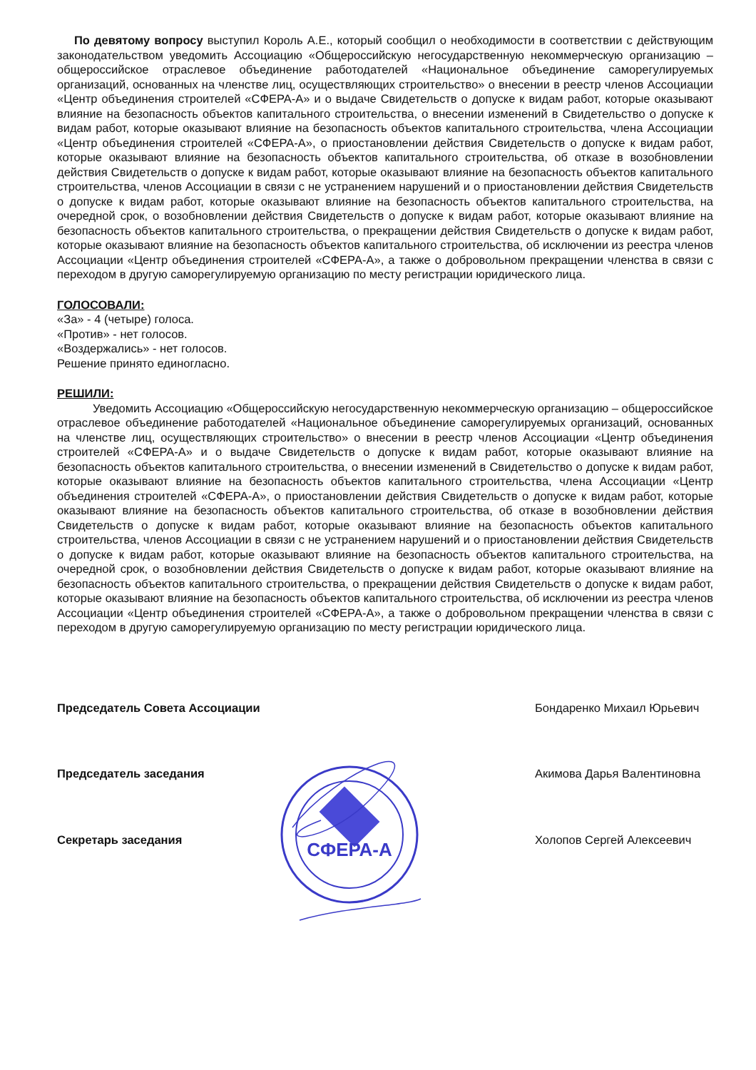По девятому вопросу выступил Король А.Е., который сообщил о необходимости в соответствии с действующим законодательством уведомить Ассоциацию «Общероссийскую негосударственную некоммерческую организацию – общероссийское отраслевое объединение работодателей «Национальное объединение саморегулируемых организаций, основанных на членстве лиц, осуществляющих строительство» о внесении в реестр членов Ассоциации «Центр объединения строителей «СФЕРА-А» и о выдаче Свидетельств о допуске к видам работ, которые оказывают влияние на безопасность объектов капитального строительства, о внесении изменений в Свидетельство о допуске к видам работ, которые оказывают влияние на безопасность объектов капитального строительства, члена Ассоциации «Центр объединения строителей «СФЕРА-А», о приостановлении действия Свидетельств о допуске к видам работ, которые оказывают влияние на безопасность объектов капитального строительства, об отказе в возобновлении действия Свидетельств о допуске к видам работ, которые оказывают влияние на безопасность объектов капитального строительства, членов Ассоциации в связи с не устранением нарушений и о приостановлении действия Свидетельств о допуске к видам работ, которые оказывают влияние на безопасность объектов капитального строительства, на очередной срок, о возобновлении действия Свидетельств о допуске к видам работ, которые оказывают влияние на безопасность объектов капитального строительства, о прекращении действия Свидетельств о допуске к видам работ, которые оказывают влияние на безопасность объектов капитального строительства, об исключении из реестра членов Ассоциации «Центр объединения строителей «СФЕРА-А», а также о добровольном прекращении членства в связи с переходом в другую саморегулируемую организацию по месту регистрации юридического лица.
ГОЛОСОВАЛИ:
«За» - 4 (четыре) голоса.
«Против» - нет голосов.
«Воздержались» - нет голосов.
Решение принято единогласно.
РЕШИЛИ:
Уведомить Ассоциацию «Общероссийскую негосударственную некоммерческую организацию – общероссийское отраслевое объединение работодателей «Национальное объединение саморегулируемых организаций, основанных на членстве лиц, осуществляющих строительство» о внесении в реестр членов Ассоциации «Центр объединения строителей «СФЕРА-А» и о выдаче Свидетельств о допуске к видам работ, которые оказывают влияние на безопасность объектов капитального строительства, о внесении изменений в Свидетельство о допуске к видам работ, которые оказывают влияние на безопасность объектов капитального строительства, члена Ассоциации «Центр объединения строителей «СФЕРА-А», о приостановлении действия Свидетельств о допуске к видам работ, которые оказывают влияние на безопасность объектов капитального строительства, об отказе в возобновлении действия Свидетельств о допуске к видам работ, которые оказывают влияние на безопасность объектов капитального строительства, членов Ассоциации в связи с не устранением нарушений и о приостановлении действия Свидетельств о допуске к видам работ, которые оказывают влияние на безопасность объектов капитального строительства, на очередной срок, о возобновлении действия Свидетельств о допуске к видам работ, которые оказывают влияние на безопасность объектов капитального строительства, о прекращении действия Свидетельств о допуске к видам работ, которые оказывают влияние на безопасность объектов капитального строительства, об исключении из реестра членов Ассоциации «Центр объединения строителей «СФЕРА-А», а также о добровольном прекращении членства в связи с переходом в другую саморегулируемую организацию по месту регистрации юридического лица.
Председатель Совета Ассоциации Бондаренко Михаил Юрьевич
Председатель заседания Акимова Дарья Валентиновна
Секретарь заседания Холопов Сергей Алексеевич
СФЕРА-А